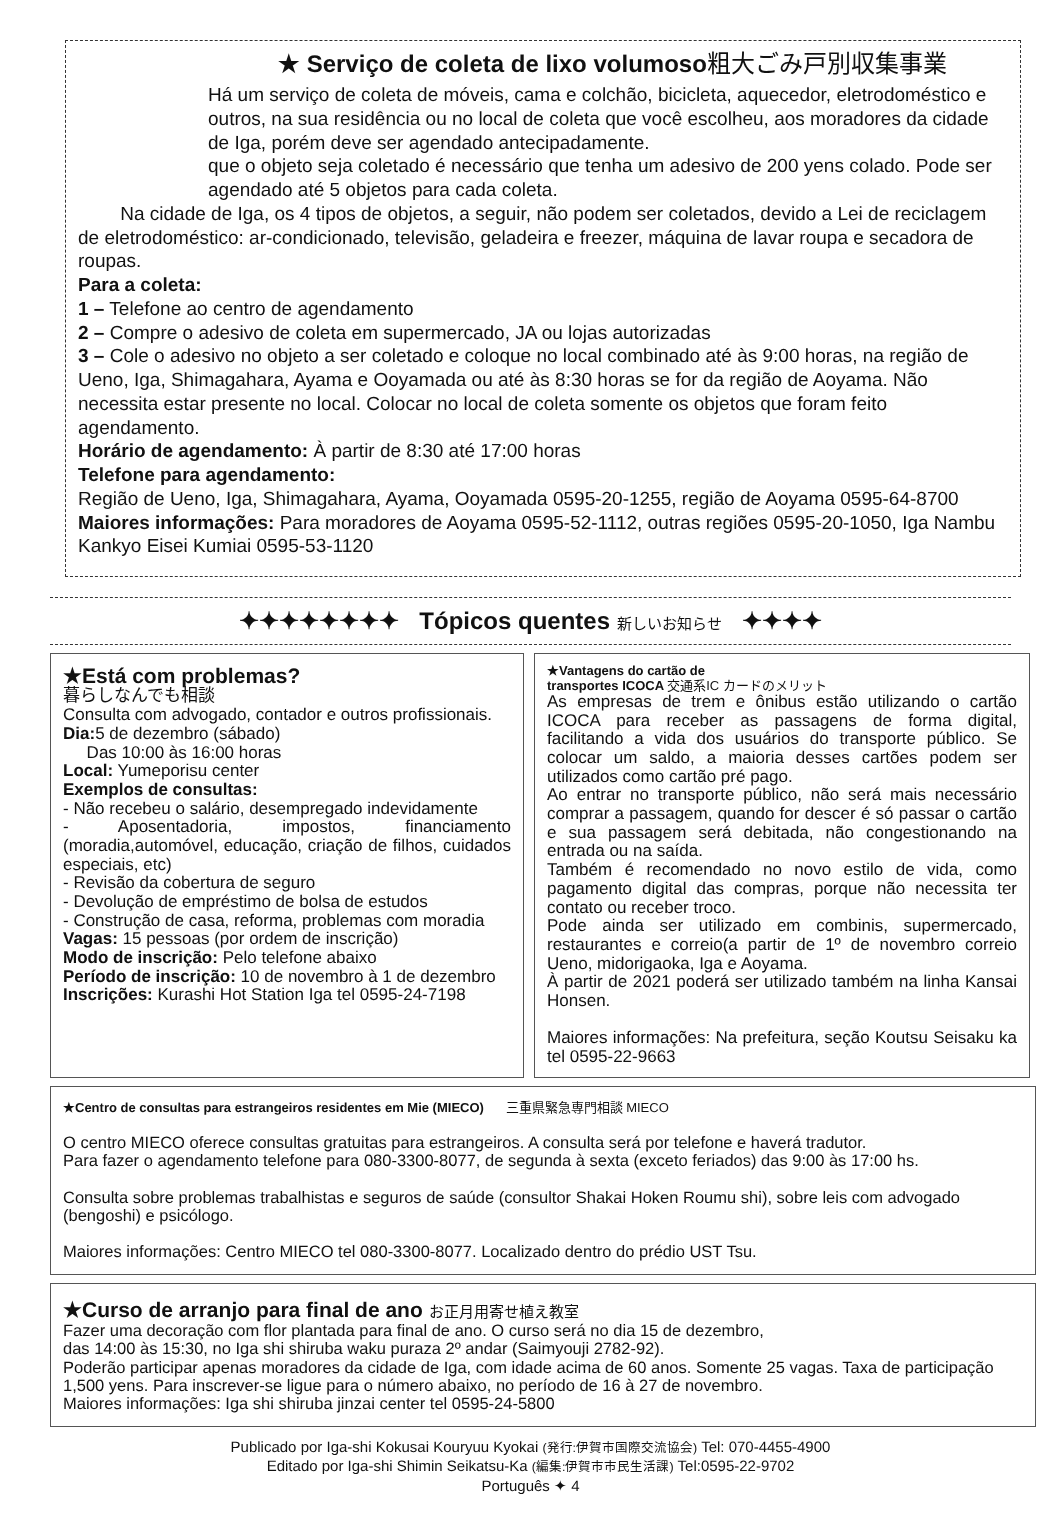★ Serviço de coleta de lixo volumoso粗大ごみ戸別収集事業
Há um serviço de coleta de móveis, cama e colchão, bicicleta, aquecedor, eletrodoméstico e outros, na sua residência ou no local de coleta que você escolheu, aos moradores da cidade de Iga, porém deve ser agendado antecipadamente.
que o objeto seja coletado é necessário que tenha um adesivo de 200 yens colado. Pode ser agendado até 5 objetos para cada coleta.
Na cidade de Iga, os 4 tipos de objetos, a seguir, não podem ser coletados, devido a Lei de reciclagem de eletrodoméstico: ar-condicionado, televisão, geladeira e freezer, máquina de lavar roupa e secadora de roupas.
Para a coleta:
1 – Telefone ao centro de agendamento
2 – Compre o adesivo de coleta em supermercado, JA ou lojas autorizadas
3 – Cole o adesivo no objeto a ser coletado e coloque no local combinado até às 9:00 horas, na região de Ueno, Iga, Shimagahara, Ayama e Ooyamada ou até às 8:30 horas se for da região de Aoyama. Não necessita estar presente no local. Colocar no local de coleta somente os objetos que foram feito agendamento.
Horário de agendamento: À partir de 8:30 até 17:00 horas
Telefone para agendamento:
Região de Ueno, Iga, Shimagahara, Ayama, Ooyamada 0595-20-1255, região de Aoyama 0595-64-8700
Maiores informações: Para moradores de Aoyama 0595-52-1112, outras regiões 0595-20-1050, Iga Nambu Kankyo Eisei Kumiai 0595-53-1120
✦✦✦✦✦✦✦✦ Tópicos quentes 新しいお知らせ ✦✦✦✦
★Está com problemas?
暮らしなんでも相談
Consulta com advogado, contador e outros profissionais.
Dia: 5 de dezembro (sábado)
Das 10:00 às 16:00 horas
Local: Yumeporisu center
Exemplos de consultas:
- Não recebeu o salário, desempregado indevidamente
- Aposentadoria, impostos, financiamento (moradia,automóvel, educação, criação de filhos, cuidados especiais, etc)
- Revisão da cobertura de seguro
- Devolução de empréstimo de bolsa de estudos
- Construção de casa, reforma, problemas com moradia
Vagas: 15 pessoas (por ordem de inscrição)
Modo de inscrição: Pelo telefone abaixo
Período de inscrição: 10 de novembro à 1 de dezembro
Inscrições: Kurashi Hot Station Iga tel 0595-24-7198
★Vantagens do cartão de
transportes ICOCA 交通系IC カードのメリット
As empresas de trem e ônibus estão utilizando o cartão ICOCA para receber as passagens de forma digital, facilitando a vida dos usuários do transporte público. Se colocar um saldo, a maioria desses cartões podem ser utilizados como cartão pré pago.
Ao entrar no transporte público, não será mais necessário comprar a passagem, quando for descer é só passar o cartão e sua passagem será debitada, não congestionando na entrada ou na saída.
Também é recomendado no novo estilo de vida, como pagamento digital das compras, porque não necessita ter contato ou receber troco.
Pode ainda ser utilizado em combinis, supermercado, restaurantes e correio(a partir de 1º de novembro correio Ueno, midorigaoka, Iga e Aoyama.
À partir de 2021 poderá ser utilizado também na linha Kansai Honsen.
Maiores informações: Na prefeitura, seção Koutsu Seisaku ka tel 0595-22-9663
★Centro de consultas para estrangeiros residentes em Mie (MIECO) 三重県緊急専門相談 MIECO
O centro MIECO oferece consultas gratuitas para estrangeiros. A consulta será por telefone e haverá tradutor.
Para fazer o agendamento telefone para 080-3300-8077, de segunda à sexta (exceto feriados) das 9:00 às 17:00 hs.
Consulta sobre problemas trabalhistas e seguros de saúde (consultor Shakai Hoken Roumu shi), sobre leis com advogado (bengoshi) e psicólogo.
Maiores informações: Centro MIECO tel 080-3300-8077. Localizado dentro do prédio UST Tsu.
★Curso de arranjo para final de ano お正月用寄せ植え教室
Fazer uma decoração com flor plantada para final de ano. O curso será no dia 15 de dezembro,
das 14:00 às 15:30, no Iga shi shiruba waku puraza 2º andar (Saimyouji 2782-92).
Poderão participar apenas moradores da cidade de Iga, com idade acima de 60 anos. Somente 25 vagas. Taxa de participação 1,500 yens. Para inscrever-se ligue para o número abaixo, no período de 16 à 27 de novembro.
Maiores informações: Iga shi shiruba jinzai center tel 0595-24-5800
Publicado por Iga-shi Kokusai Kouryuu Kyokai (発行:伊賀市国際交流協会) Tel: 070-4455-4900
Editado por Iga-shi Shimin Seikatsu-Ka (編集:伊賀市市民生活課) Tel:0595-22-9702
Português ✦ 4